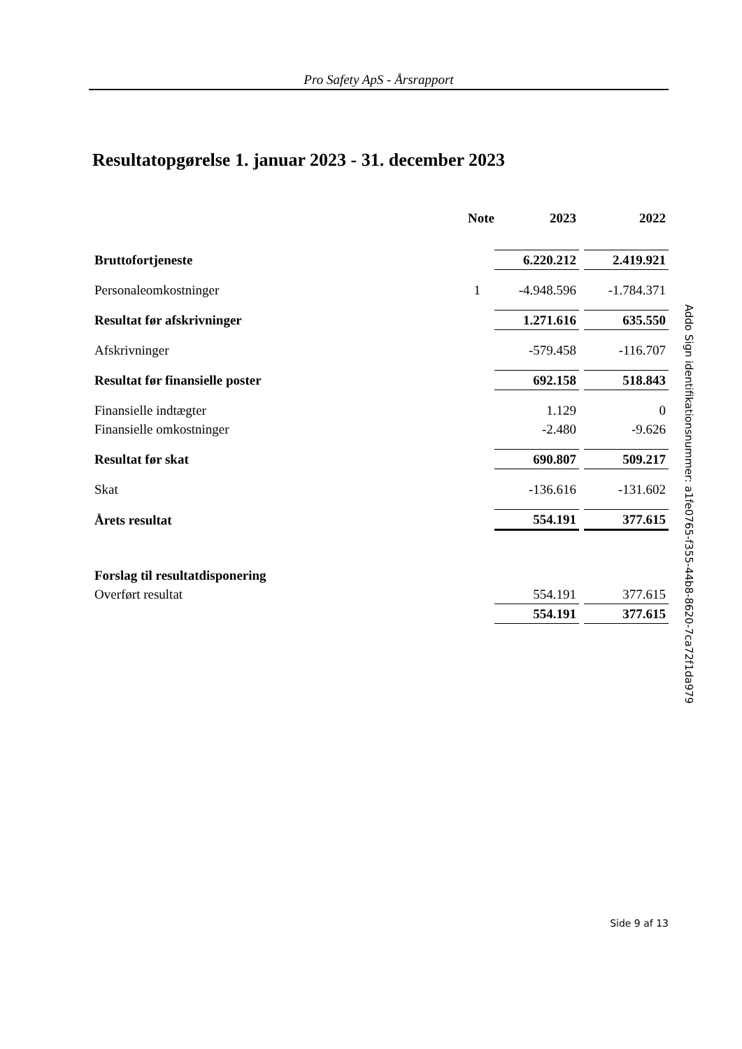Pro Safety ApS - Årsrapport
Resultatopgørelse 1. januar 2023 - 31. december 2023
| | Note | 2023 | | 2022 |
| Bruttofortjeneste | | 6.220.212 | | 2.419.921 |
| Personaleomkostninger | 1 | -4.948.596 | | -1.784.371 |
| Resultat før afskrivninger | | 1.271.616 | | 635.550 |
| Afskrivninger | | -579.458 | | -116.707 |
| Resultat før finansielle poster | | 692.158 | | 518.843 |
| Finansielle indtægter | | 1.129 | | 0 |
| Finansielle omkostninger | | -2.480 | | -9.626 |
| Resultat før skat | | 690.807 | | 509.217 |
| Skat | | -136.616 | | -131.602 |
| Årets resultat | | 554.191 | | 377.615 |
| Forslag til resultatdisponering | | | | |
| Overført resultat | | 554.191 | | 377.615 |
| | | 554.191 | | 377.615 |
Side 9 af 13
Addo Sign identifikationsnummer: a1fe0765-f355-44b8-8620-7ca72f1da979